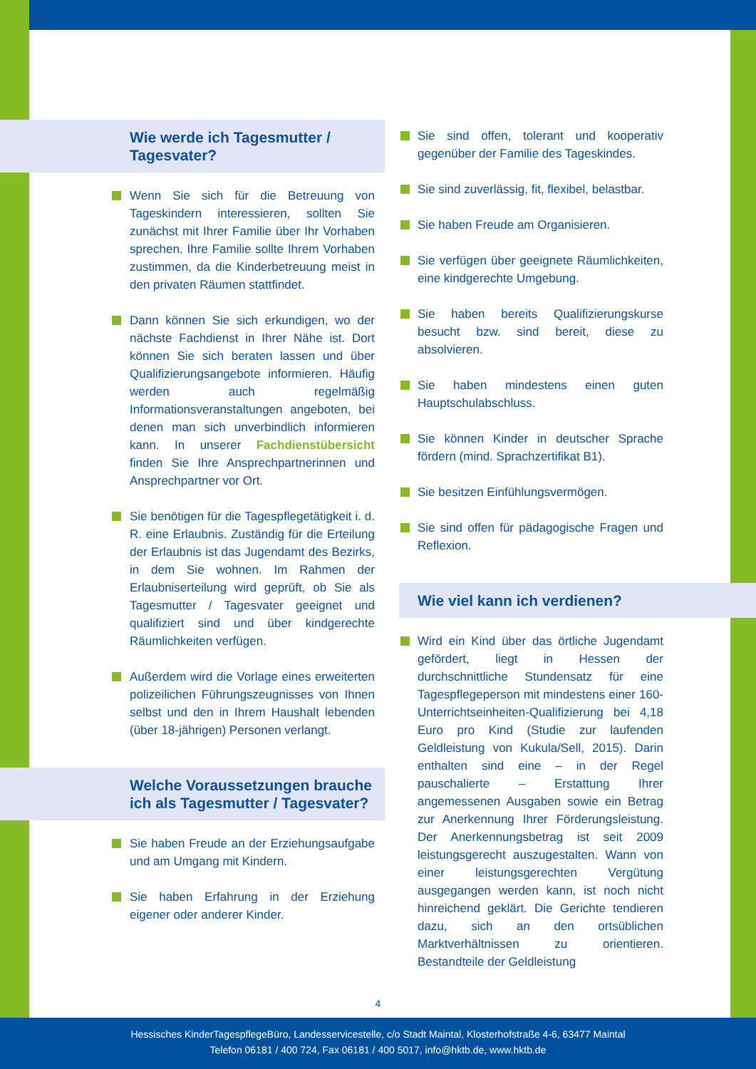Wie werde ich Tagesmutter /
Tagesvater?
Wenn Sie sich für die Betreuung von Tageskindern interessieren, sollten Sie zunächst mit Ihrer Familie über Ihr Vorhaben sprechen. Ihre Familie sollte Ihrem Vorhaben zustimmen, da die Kinderbetreuung meist in den privaten Räumen stattfindet.
Dann können Sie sich erkundigen, wo der nächste Fachdienst in Ihrer Nähe ist. Dort können Sie sich beraten lassen und über Qualifizierungsangebote informieren. Häufig werden auch regelmäßig Informationsveranstaltungen angeboten, bei denen man sich unverbindlich informieren kann. In unserer Fachdienstübersicht finden Sie Ihre Ansprechpartnerinnen und Ansprechpartner vor Ort.
Sie benötigen für die Tagespflegetätigkeit i. d. R. eine Erlaubnis. Zuständig für die Erteilung der Erlaubnis ist das Jugendamt des Bezirks, in dem Sie wohnen. Im Rahmen der Erlaubniserteilung wird geprüft, ob Sie als Tagesmutter / Tagesvater geeignet und qualifiziert sind und über kindgerechte Räumlichkeiten verfügen.
Außerdem wird die Vorlage eines erweiterten polizeilichen Führungszeugnisses von Ihnen selbst und den in Ihrem Haushalt lebenden (über 18-jährigen) Personen verlangt.
Welche Voraussetzungen brauche ich als Tagesmutter / Tagesvater?
Sie haben Freude an der Erziehungsaufgabe und am Umgang mit Kindern.
Sie haben Erfahrung in der Erziehung eigener oder anderer Kinder.
Sie sind offen, tolerant und kooperativ gegenüber der Familie des Tageskindes.
Sie sind zuverlässig, fit, flexibel, belastbar.
Sie haben Freude am Organisieren.
Sie verfügen über geeignete Räumlichkeiten, eine kindgerechte Umgebung.
Sie haben bereits Qualifizierungskurse besucht bzw. sind bereit, diese zu absolvieren.
Sie haben mindestens einen guten Hauptschulabschluss.
Sie können Kinder in deutscher Sprache fördern (mind. Sprachzertifikat B1).
Sie besitzen Einfühlungsvermögen.
Sie sind offen für pädagogische Fragen und Reflexion.
Wie viel kann ich verdienen?
Wird ein Kind über das örtliche Jugendamt gefördert, liegt in Hessen der durchschnittliche Stundensatz für eine Tagespflegeperson mit mindestens einer 160-Unterrichtseinheiten-Qualifizierung bei 4,18 Euro pro Kind (Studie zur laufenden Geldleistung von Kukula/Sell, 2015). Darin enthalten sind eine – in der Regel pauschalierte – Erstattung Ihrer angemessenen Ausgaben sowie ein Betrag zur Anerkennung Ihrer Förderungsleistung. Der Anerkennungsbetrag ist seit 2009 leistungsgerecht auszugestalten. Wann von einer leistungsgerechten Vergütung ausgegangen werden kann, ist noch nicht hinreichend geklärt. Die Gerichte tendieren dazu, sich an den ortsüblichen Marktverhältnissen zu orientieren. Bestandteile der Geldleistung
4
Hessisches KinderTagespflegeBüro, Landesservicestelle, c/o Stadt Maintal, Klosterhofstraße 4-6, 63477 Maintal
Telefon 06181 / 400 724, Fax 06181 / 400 5017, info@hktb.de, www.hktb.de